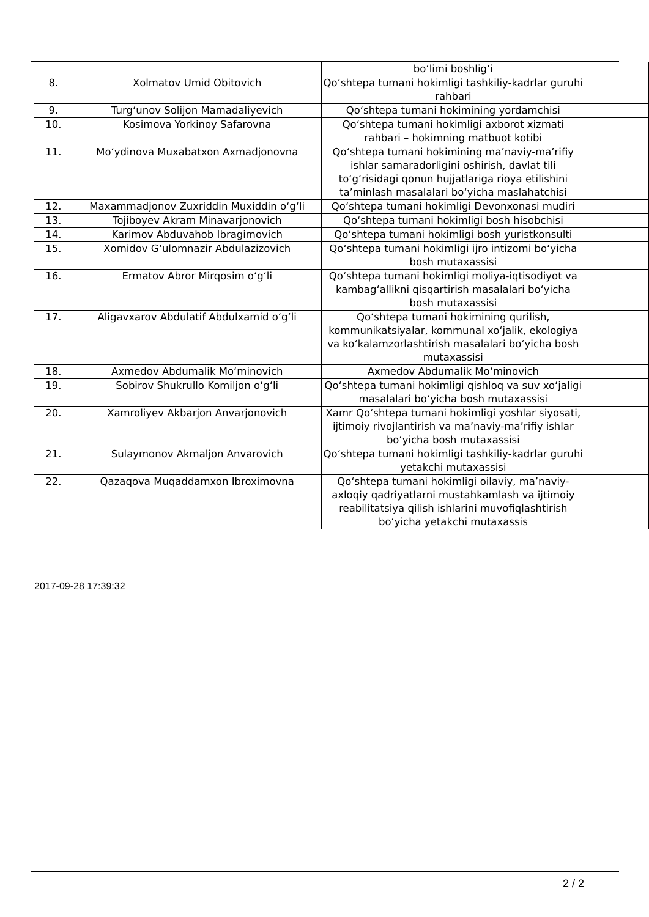| | | bo‘limi boshlig‘i | |
| 8. | Xolmatov Umid Obitovich | Qo‘shtepa tumani hokimligi tashkiliy-kadrlar guruhi rahbari | |
| 9. | Turg‘unov Solijon Mamadaliyevich | Qo‘shtepa tumani hokimining yordamchisi | |
| 10. | Kosimova Yorkinoy Safarovna | Qo‘shtepa tumani hokimligi axborot xizmati rahbari – hokimning matbuot kotibi | |
| 11. | Mo‘ydinova Muxabatxon Axmadjonovna | Qo‘shtepa tumani hokimining ma’naviy-ma’rifiy ishlar samaradorligini oshirish, davlat tili to‘g‘risidagi qonun hujjatlariga rioya etilishini ta’minlash masalalari bo‘yicha maslahatchisi | |
| 12. | Maxammadjonov Zuxriddin Muxiddin o‘g‘li | Qo‘shtepa tumani hokimligi Devonxonasi mudiri | |
| 13. | Tojiboyev Akram Minavarjonovich | Qo‘shtepa tumani hokimligi bosh hisobchisi | |
| 14. | Karimov Abduvahob Ibragimovich | Qo‘shtepa tumani hokimligi bosh yuristkonsulti | |
| 15. | Xomidov G‘ulomnazir Abdulazizovich | Qo‘shtepa tumani hokimligi ijro intizomi bo‘yicha bosh mutaxassisi | |
| 16. | Ermatov Abror Mirqosim o‘g‘li | Qo‘shtepa tumani hokimligi moliya-iqtisodiyot va kambag‘allikni qisqartirish masalalari bo‘yicha bosh mutaxassisi | |
| 17. | Aligavxarov Abdulatif Abdulxamid o‘g‘li | Qo‘shtepa tumani hokimining qurilish, kommunikatsiyalar, kommunal xo‘jalik, ekologiya va ko‘kalamzorlashtirish masalalari bo‘yicha bosh mutaxassisi | |
| 18. | Axmedov Abdumalik Mo‘minovich | Axmedov Abdumalik Mo‘minovich | |
| 19. | Sobirov Shukrullo Komiljon o‘g‘li | Qo‘shtepa tumani hokimligi qishloq va suv xo‘jaligi masalalari bo‘yicha bosh mutaxassisi | |
| 20. | Xamroliyev Akbarjon Anvarjonovich | Xamr Qo‘shtepa tumani hokimligi yoshlar siyosati, ijtimoiy rivojlantirish va ma’naviy-ma’rifiy ishlar bo‘yicha bosh mutaxassisi | |
| 21. | Sulaymonov Akmaljon Anvarovich | Qo‘shtepa tumani hokimligi tashkiliy-kadrlar guruhi yetakchi mutaxassisi | |
| 22. | Qazaqova Muqaddamxon Ibroximovna | Qo‘shtepa tumani hokimligi oilaviy, ma’naviy-axloqiy qadriyatlarni mustahkamlash va ijtimoiy reabilitatsiya qilish ishlarini muvofiqlashtirish bo‘yicha yetakchi mutaxassis | |
2017-09-28 17:39:32
2 / 2